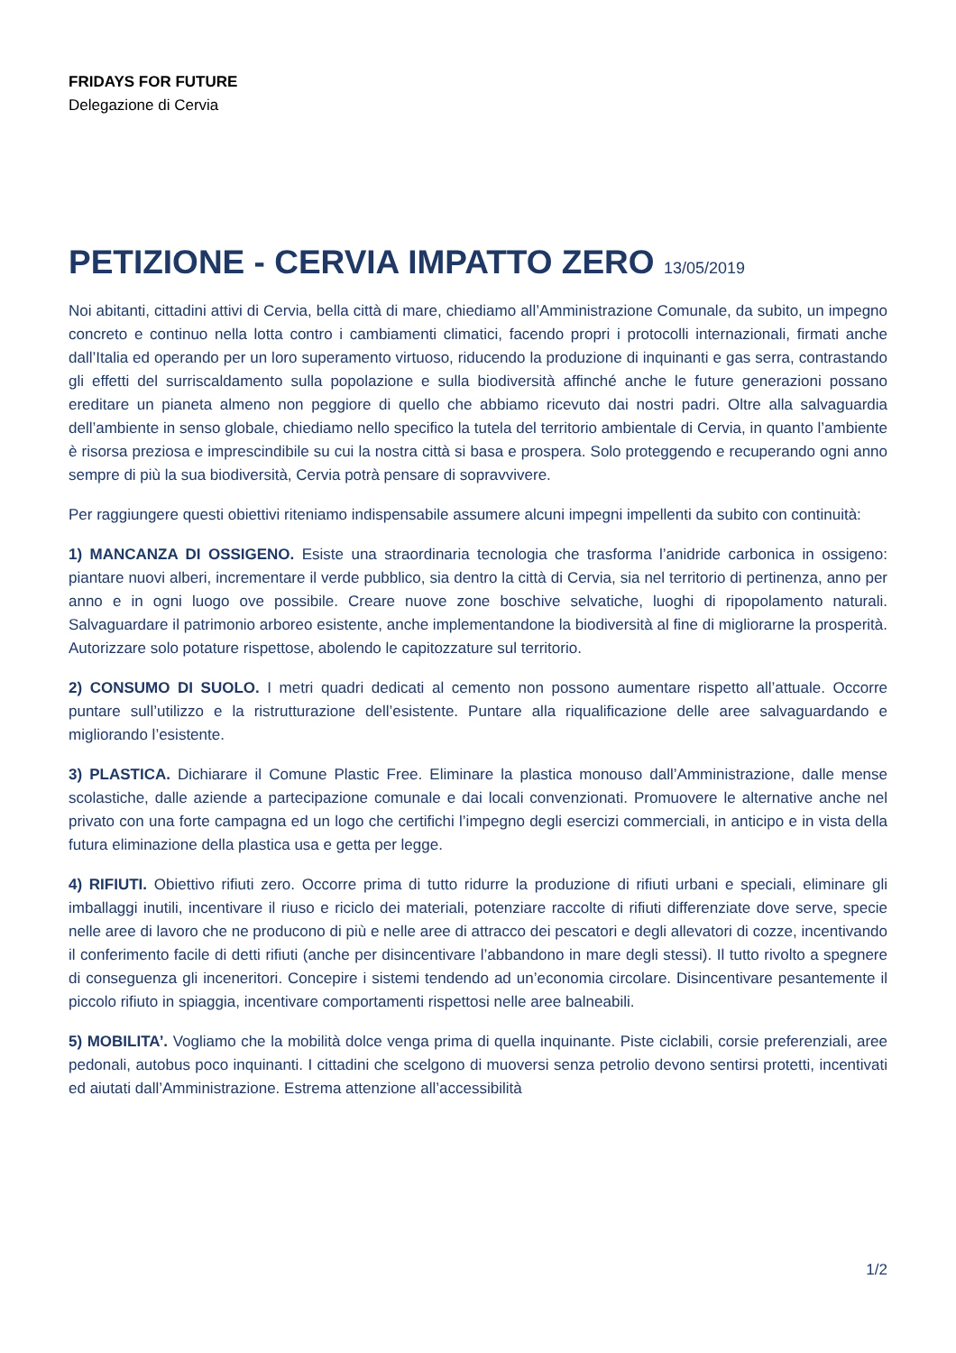FRIDAYS FOR FUTURE
Delegazione di Cervia
PETIZIONE - CERVIA IMPATTO ZERO 13/05/2019
Noi abitanti, cittadini attivi di Cervia, bella città di mare, chiediamo all’Amministrazione Comunale, da subito, un impegno concreto e continuo nella lotta contro i cambiamenti climatici, facendo propri i protocolli internazionali, firmati anche dall’Italia ed operando per un loro superamento virtuoso, riducendo la produzione di inquinanti e gas serra, contrastando gli effetti del surriscaldamento sulla popolazione e sulla biodiversità affinché anche le future generazioni possano ereditare un pianeta almeno non peggiore di quello che abbiamo ricevuto dai nostri padri. Oltre alla salvaguardia dell’ambiente in senso globale, chiediamo nello specifico la tutela del territorio ambientale di Cervia, in quanto l’ambiente è risorsa preziosa e imprescindibile su cui la nostra città si basa e prospera. Solo proteggendo e recuperando ogni anno sempre di più la sua biodiversità, Cervia potrà pensare di sopravvivere.
Per raggiungere questi obiettivi riteniamo indispensabile assumere alcuni impegni impellenti da subito con continuità:
1) MANCANZA DI OSSIGENO. Esiste una straordinaria tecnologia che trasforma l’anidride carbonica in ossigeno: piantare nuovi alberi, incrementare il verde pubblico, sia dentro la città di Cervia, sia nel territorio di pertinenza, anno per anno e in ogni luogo ove possibile. Creare nuove zone boschive selvatiche, luoghi di ripopolamento naturali. Salvaguardare il patrimonio arboreo esistente, anche implementandone la biodiversità al fine di migliorarne la prosperità. Autorizzare solo potature rispettose, abolendo le capitozzature sul territorio.
2) CONSUMO DI SUOLO. I metri quadri dedicati al cemento non possono aumentare rispetto all’attuale. Occorre puntare sull’utilizzo e la ristrutturazione dell’esistente. Puntare alla riqualificazione delle aree salvaguardando e migliorando l’esistente.
3) PLASTICA. Dichiarare il Comune Plastic Free. Eliminare la plastica monouso dall’Amministrazione, dalle mense scolastiche, dalle aziende a partecipazione comunale e dai locali convenzionati. Promuovere le alternative anche nel privato con una forte campagna ed un logo che certifichi l’impegno degli esercizi commerciali, in anticipo e in vista della futura eliminazione della plastica usa e getta per legge.
4) RIFIUTI. Obiettivo rifiuti zero. Occorre prima di tutto ridurre la produzione di rifiuti urbani e speciali, eliminare gli imballaggi inutili, incentivare il riuso e riciclo dei materiali, potenziare raccolte di rifiuti differenziate dove serve, specie nelle aree di lavoro che ne producono di più e nelle aree di attracco dei pescatori e degli allevatori di cozze, incentivando il conferimento facile di detti rifiuti (anche per disincentivare l’abbandono in mare degli stessi). Il tutto rivolto a spegnere di conseguenza gli inceneritori. Concepire i sistemi tendendo ad un’economia circolare. Disincentivare pesantemente il piccolo rifiuto in spiaggia, incentivare comportamenti rispettosi nelle aree balneabili.
5) MOBILITA’. Vogliamo che la mobilità dolce venga prima di quella inquinante. Piste ciclabili, corsie preferenziali, aree pedonali, autobus poco inquinanti. I cittadini che scelgono di muoversi senza petrolio devono sentirsi protetti, incentivati ed aiutati dall’Amministrazione. Estrema attenzione all’accessibilità
1/2